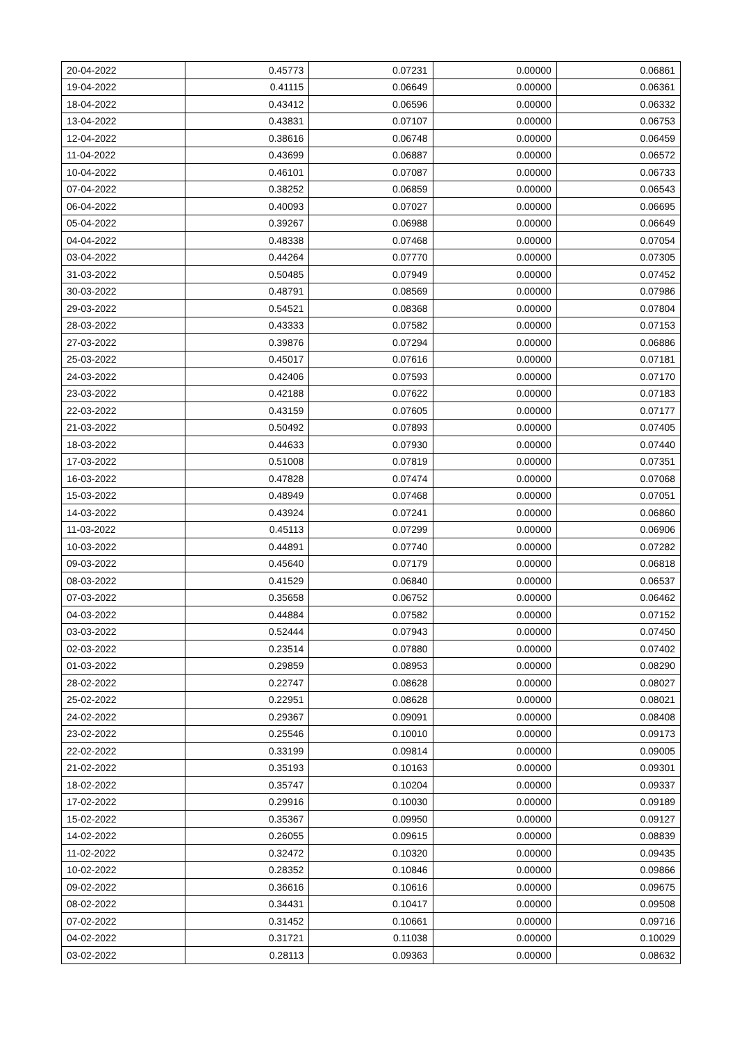| 20-04-2022 | 0.45773 | 0.07231 | 0.00000 | 0.06861 |
| 19-04-2022 | 0.41115 | 0.06649 | 0.00000 | 0.06361 |
| 18-04-2022 | 0.43412 | 0.06596 | 0.00000 | 0.06332 |
| 13-04-2022 | 0.43831 | 0.07107 | 0.00000 | 0.06753 |
| 12-04-2022 | 0.38616 | 0.06748 | 0.00000 | 0.06459 |
| 11-04-2022 | 0.43699 | 0.06887 | 0.00000 | 0.06572 |
| 10-04-2022 | 0.46101 | 0.07087 | 0.00000 | 0.06733 |
| 07-04-2022 | 0.38252 | 0.06859 | 0.00000 | 0.06543 |
| 06-04-2022 | 0.40093 | 0.07027 | 0.00000 | 0.06695 |
| 05-04-2022 | 0.39267 | 0.06988 | 0.00000 | 0.06649 |
| 04-04-2022 | 0.48338 | 0.07468 | 0.00000 | 0.07054 |
| 03-04-2022 | 0.44264 | 0.07770 | 0.00000 | 0.07305 |
| 31-03-2022 | 0.50485 | 0.07949 | 0.00000 | 0.07452 |
| 30-03-2022 | 0.48791 | 0.08569 | 0.00000 | 0.07986 |
| 29-03-2022 | 0.54521 | 0.08368 | 0.00000 | 0.07804 |
| 28-03-2022 | 0.43333 | 0.07582 | 0.00000 | 0.07153 |
| 27-03-2022 | 0.39876 | 0.07294 | 0.00000 | 0.06886 |
| 25-03-2022 | 0.45017 | 0.07616 | 0.00000 | 0.07181 |
| 24-03-2022 | 0.42406 | 0.07593 | 0.00000 | 0.07170 |
| 23-03-2022 | 0.42188 | 0.07622 | 0.00000 | 0.07183 |
| 22-03-2022 | 0.43159 | 0.07605 | 0.00000 | 0.07177 |
| 21-03-2022 | 0.50492 | 0.07893 | 0.00000 | 0.07405 |
| 18-03-2022 | 0.44633 | 0.07930 | 0.00000 | 0.07440 |
| 17-03-2022 | 0.51008 | 0.07819 | 0.00000 | 0.07351 |
| 16-03-2022 | 0.47828 | 0.07474 | 0.00000 | 0.07068 |
| 15-03-2022 | 0.48949 | 0.07468 | 0.00000 | 0.07051 |
| 14-03-2022 | 0.43924 | 0.07241 | 0.00000 | 0.06860 |
| 11-03-2022 | 0.45113 | 0.07299 | 0.00000 | 0.06906 |
| 10-03-2022 | 0.44891 | 0.07740 | 0.00000 | 0.07282 |
| 09-03-2022 | 0.45640 | 0.07179 | 0.00000 | 0.06818 |
| 08-03-2022 | 0.41529 | 0.06840 | 0.00000 | 0.06537 |
| 07-03-2022 | 0.35658 | 0.06752 | 0.00000 | 0.06462 |
| 04-03-2022 | 0.44884 | 0.07582 | 0.00000 | 0.07152 |
| 03-03-2022 | 0.52444 | 0.07943 | 0.00000 | 0.07450 |
| 02-03-2022 | 0.23514 | 0.07880 | 0.00000 | 0.07402 |
| 01-03-2022 | 0.29859 | 0.08953 | 0.00000 | 0.08290 |
| 28-02-2022 | 0.22747 | 0.08628 | 0.00000 | 0.08027 |
| 25-02-2022 | 0.22951 | 0.08628 | 0.00000 | 0.08021 |
| 24-02-2022 | 0.29367 | 0.09091 | 0.00000 | 0.08408 |
| 23-02-2022 | 0.25546 | 0.10010 | 0.00000 | 0.09173 |
| 22-02-2022 | 0.33199 | 0.09814 | 0.00000 | 0.09005 |
| 21-02-2022 | 0.35193 | 0.10163 | 0.00000 | 0.09301 |
| 18-02-2022 | 0.35747 | 0.10204 | 0.00000 | 0.09337 |
| 17-02-2022 | 0.29916 | 0.10030 | 0.00000 | 0.09189 |
| 15-02-2022 | 0.35367 | 0.09950 | 0.00000 | 0.09127 |
| 14-02-2022 | 0.26055 | 0.09615 | 0.00000 | 0.08839 |
| 11-02-2022 | 0.32472 | 0.10320 | 0.00000 | 0.09435 |
| 10-02-2022 | 0.28352 | 0.10846 | 0.00000 | 0.09866 |
| 09-02-2022 | 0.36616 | 0.10616 | 0.00000 | 0.09675 |
| 08-02-2022 | 0.34431 | 0.10417 | 0.00000 | 0.09508 |
| 07-02-2022 | 0.31452 | 0.10661 | 0.00000 | 0.09716 |
| 04-02-2022 | 0.31721 | 0.11038 | 0.00000 | 0.10029 |
| 03-02-2022 | 0.28113 | 0.09363 | 0.00000 | 0.08632 |